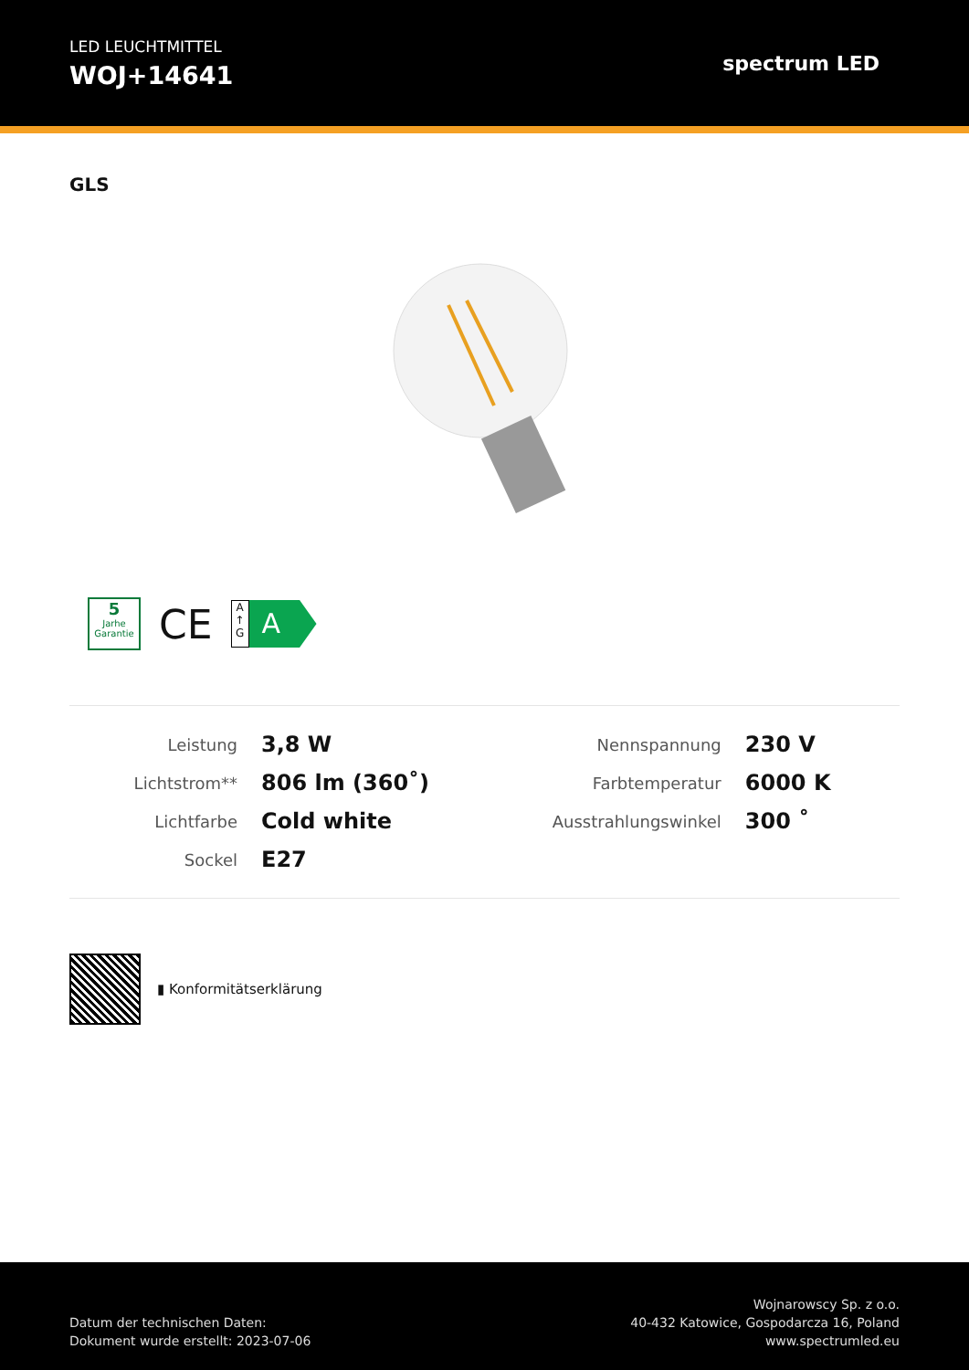LED LEUCHTMITTEL
WOJ+14641
spectrum LED
GLS
5
Jarhe
Garantie
CE
A
↑
G
A
| Leistung | 3,8 W | Nennspannung | 230 V |
| Lichtstrom** | 806 lm (360˚) | Farbtemperatur | 6000 K |
| Lichtfarbe | Cold white | Ausstrahlungswinkel | 300 ˚ |
| Sockel | E27 | | |
▮ Konformitätserklärung
Datum der technischen Daten:
Dokument wurde erstellt: 2023-07-06
Wojnarowscy Sp. z o.o.
40-432 Katowice, Gospodarcza 16, Poland
www.spectrumled.eu